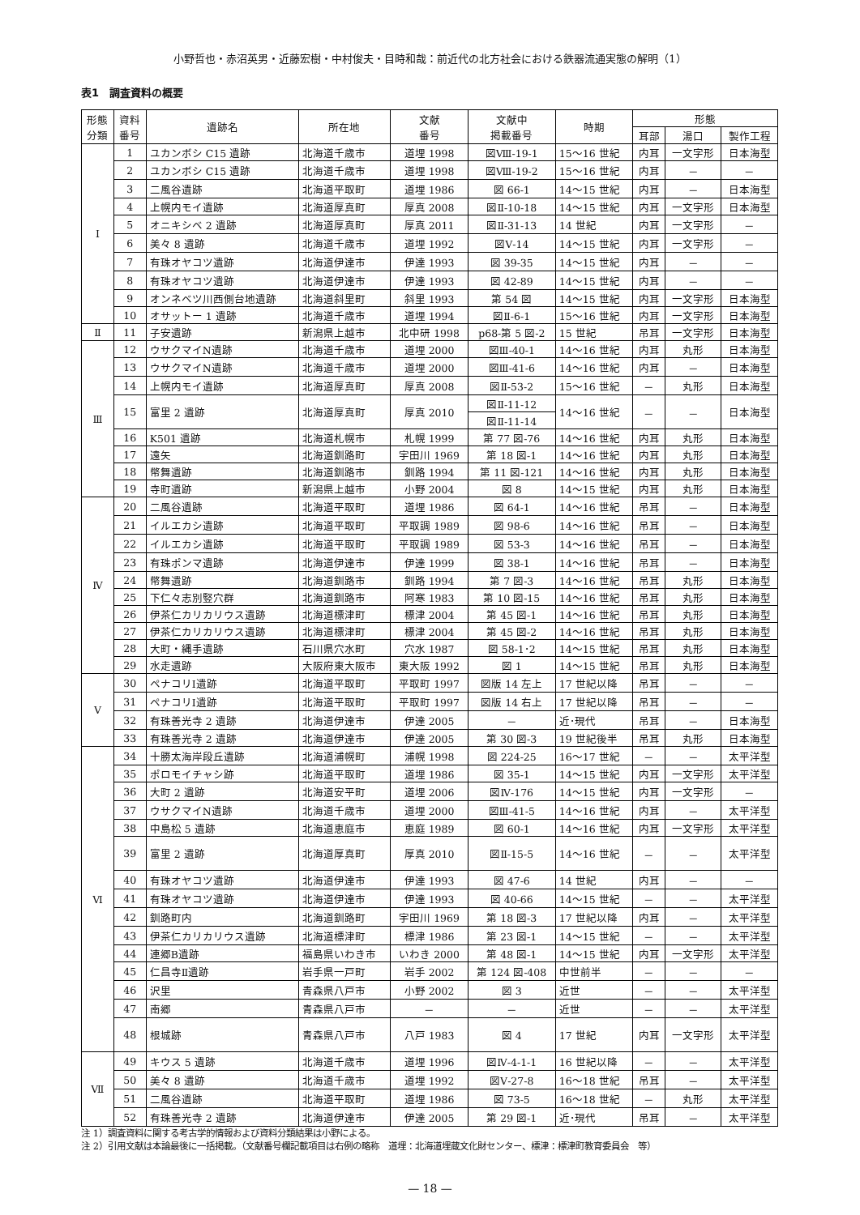小野哲也・赤沼英男・近藤宏樹・中村俊夫・目時和哉：前近代の北方社会における鉄器流通実態の解明（1）
表1　調査資料の概要
| 形態 分類 | 資料 番号 | 遺跡名 | 所在地 | 文献 番号 | 文献中 掲載番号 | 時期 | 形態 | | |
| --- | --- | --- | --- | --- | --- | --- | --- | --- | --- |
| | | | | | | | 耳部 | 湯口 | 製作工程 |
| Ⅰ | 1 | ユカンボシ C15 遺跡 | 北海道千歳市 | 道埋 1998 | 図Ⅷ-19-1 | 15～16 世紀 | 内耳 | 一文字形 | 日本海型 |
| | 2 | ユカンボシ C15 遺跡 | 北海道千歳市 | 道埋 1998 | 図Ⅷ-19-2 | 15～16 世紀 | 内耳 | － | － |
| | 3 | 二風谷遺跡 | 北海道平取町 | 道埋 1986 | 図 66-1 | 14～15 世紀 | 内耳 | － | 日本海型 |
| | 4 | 上幌内モイ遺跡 | 北海道厚真町 | 厚真 2008 | 図Ⅱ-10-18 | 14～15 世紀 | 内耳 | 一文字形 | 日本海型 |
| | 5 | オニキシベ 2 遺跡 | 北海道厚真町 | 厚真 2011 | 図Ⅱ-31-13 | 14 世紀 | 内耳 | 一文字形 | － |
| | 6 | 美々 8 遺跡 | 北海道千歳市 | 道埋 1992 | 図Ⅴ-14 | 14～15 世紀 | 内耳 | 一文字形 | － |
| | 7 | 有珠オヤコツ遺跡 | 北海道伊達市 | 伊達 1993 | 図 39-35 | 14～15 世紀 | 内耳 | － | － |
| | 8 | 有珠オヤコツ遺跡 | 北海道伊達市 | 伊達 1993 | 図 42-89 | 14～15 世紀 | 内耳 | － | － |
| | 9 | オンネベツ川西側台地遺跡 | 北海道斜里町 | 斜里 1993 | 第 54 図 | 14～15 世紀 | 内耳 | 一文字形 | 日本海型 |
| | 10 | オサットー 1 遺跡 | 北海道千歳市 | 道埋 1994 | 図Ⅱ-6-1 | 15～16 世紀 | 内耳 | 一文字形 | 日本海型 |
| Ⅱ | 11 | 子安遺跡 | 新潟県上越市 | 北中研 1998 | p68-第 5 図-2 | 15 世紀 | 吊耳 | 一文字形 | 日本海型 |
| Ⅲ | 12 | ウサクマイN遺跡 | 北海道千歳市 | 道埋 2000 | 図Ⅲ-40-1 | 14～16 世紀 | 内耳 | 丸形 | 日本海型 |
| | 13 | ウサクマイN遺跡 | 北海道千歳市 | 道埋 2000 | 図Ⅲ-41-6 | 14～16 世紀 | 内耳 | － | 日本海型 |
| | 14 | 上幌内モイ遺跡 | 北海道厚真町 | 厚真 2008 | 図Ⅱ-53-2 | 15～16 世紀 | － | 丸形 | 日本海型 |
| | 15 | 富里 2 遺跡 | 北海道厚真町 | 厚真 2010 | 図Ⅱ-11-12 | 14～16 世紀 | － | － | 日本海型 |
| | | | | | 図Ⅱ-11-14 | | | | |
| | 16 | K501 遺跡 | 北海道札幌市 | 札幌 1999 | 第 77 図-76 | 14～16 世紀 | 内耳 | 丸形 | 日本海型 |
| | 17 | 遠矢 | 北海道釧路町 | 宇田川 1969 | 第 18 図-1 | 14～16 世紀 | 内耳 | 丸形 | 日本海型 |
| | 18 | 幣舞遺跡 | 北海道釧路市 | 釧路 1994 | 第 11 図-121 | 14～16 世紀 | 内耳 | 丸形 | 日本海型 |
| | 19 | 寺町遺跡 | 新潟県上越市 | 小野 2004 | 図 8 | 14～15 世紀 | 内耳 | 丸形 | 日本海型 |
| Ⅳ | 20 | 二風谷遺跡 | 北海道平取町 | 道埋 1986 | 図 64-1 | 14～16 世紀 | 吊耳 | － | 日本海型 |
| | 21 | イルエカシ遺跡 | 北海道平取町 | 平取調 1989 | 図 98-6 | 14～16 世紀 | 吊耳 | － | 日本海型 |
| | 22 | イルエカシ遺跡 | 北海道平取町 | 平取調 1989 | 図 53-3 | 14～16 世紀 | 吊耳 | － | 日本海型 |
| | 23 | 有珠ポンマ遺跡 | 北海道伊達市 | 伊達 1999 | 図 38-1 | 14～16 世紀 | 吊耳 | － | 日本海型 |
| | 24 | 幣舞遺跡 | 北海道釧路市 | 釧路 1994 | 第 7 図-3 | 14～16 世紀 | 吊耳 | 丸形 | 日本海型 |
| | 25 | 下仁々志別竪穴群 | 北海道釧路市 | 阿寒 1983 | 第 10 図-15 | 14～16 世紀 | 吊耳 | 丸形 | 日本海型 |
| | 26 | 伊茶仁カリカリウス遺跡 | 北海道標津町 | 標津 2004 | 第 45 図-1 | 14～16 世紀 | 吊耳 | 丸形 | 日本海型 |
| | 27 | 伊茶仁カリカリウス遺跡 | 北海道標津町 | 標津 2004 | 第 45 図-2 | 14～16 世紀 | 吊耳 | 丸形 | 日本海型 |
| | 28 | 大町・縄手遺跡 | 石川県穴水町 | 穴水 1987 | 図 58-1･2 | 14～15 世紀 | 吊耳 | 丸形 | 日本海型 |
| | 29 | 水走遺跡 | 大阪府東大阪市 | 東大阪 1992 | 図 1 | 14～15 世紀 | 吊耳 | 丸形 | 日本海型 |
| Ⅴ | 30 | ペナコリⅠ遺跡 | 北海道平取町 | 平取町 1997 | 図版 14 左上 | 17 世紀以降 | 吊耳 | － | － |
| | 31 | ペナコリⅠ遺跡 | 北海道平取町 | 平取町 1997 | 図版 14 右上 | 17 世紀以降 | 吊耳 | － | － |
| | 32 | 有珠善光寺 2 遺跡 | 北海道伊達市 | 伊達 2005 | － | 近･現代 | 吊耳 | － | 日本海型 |
| | 33 | 有珠善光寺 2 遺跡 | 北海道伊達市 | 伊達 2005 | 第 30 図-3 | 19 世紀後半 | 吊耳 | 丸形 | 日本海型 |
| Ⅵ | 34 | 十勝太海岸段丘遺跡 | 北海道浦幌町 | 浦幌 1998 | 図 224-25 | 16～17 世紀 | － | － | 太平洋型 |
| | 35 | ポロモイチャシ跡 | 北海道平取町 | 道埋 1986 | 図 35-1 | 14～15 世紀 | 内耳 | 一文字形 | 太平洋型 |
| | 36 | 大町 2 遺跡 | 北海道安平町 | 道埋 2006 | 図Ⅳ-176 | 14～15 世紀 | 内耳 | 一文字形 | － |
| | 37 | ウサクマイN遺跡 | 北海道千歳市 | 道埋 2000 | 図Ⅲ-41-5 | 14～16 世紀 | 内耳 | － | 太平洋型 |
| | 38 | 中島松 5 遺跡 | 北海道恵庭市 | 恵庭 1989 | 図 60-1 | 14～16 世紀 | 内耳 | 一文字形 | 太平洋型 |
| | 39 | 富里 2 遺跡 | 北海道厚真町 | 厚真 2010 | 図Ⅱ-15-5 | 14～16 世紀 | － | － | 太平洋型 |
| | 40 | 有珠オヤコツ遺跡 | 北海道伊達市 | 伊達 1993 | 図 47-6 | 14 世紀 | 内耳 | － | － |
| | 41 | 有珠オヤコツ遺跡 | 北海道伊達市 | 伊達 1993 | 図 40-66 | 14～15 世紀 | － | － | 太平洋型 |
| | 42 | 釧路町内 | 北海道釧路町 | 宇田川 1969 | 第 18 図-3 | 17 世紀以降 | 内耳 | － | 太平洋型 |
| | 43 | 伊茶仁カリカリウス遺跡 | 北海道標津町 | 標津 1986 | 第 23 図-1 | 14～15 世紀 | － | － | 太平洋型 |
| | 44 | 連郷B遺跡 | 福島県いわき市 | いわき 2000 | 第 48 図-1 | 14～15 世紀 | 内耳 | 一文字形 | 太平洋型 |
| | 45 | 仁昌寺Ⅱ遺跡 | 岩手県一戸町 | 岩手 2002 | 第 124 図-408 | 中世前半 | － | － | － |
| | 46 | 沢里 | 青森県八戸市 | 小野 2002 | 図 3 | 近世 | － | － | 太平洋型 |
| | 47 | 南郷 | 青森県八戸市 | － | － | 近世 | － | － | 太平洋型 |
| | 48 | 根城跡 | 青森県八戸市 | 八戸 1983 | 図 4 | 17 世紀 | 内耳 | 一文字形 | 太平洋型 |
| Ⅶ | 49 | キウス 5 遺跡 | 北海道千歳市 | 道埋 1996 | 図Ⅳ-4-1-1 | 16 世紀以降 | － | － | 太平洋型 |
| | 50 | 美々 8 遺跡 | 北海道千歳市 | 道埋 1992 | 図Ⅴ-27-8 | 16～18 世紀 | 吊耳 | － | 太平洋型 |
| | 51 | 二風谷遺跡 | 北海道平取町 | 道埋 1986 | 図 73-5 | 16～18 世紀 | － | 丸形 | 太平洋型 |
| | 52 | 有珠善光寺 2 遺跡 | 北海道伊達市 | 伊達 2005 | 第 29 図-1 | 近･現代 | 吊耳 | － | 太平洋型 |
注 1）調査資料に関する考古学的情報および資料分類結果は小野による。
注 2）引用文献は本論最後に一括掲載。（文献番号欄記載項目は右例の略称　道埋：北海道埋蔵文化財センター、標津：標津町教育委員会　等）
— 18 —